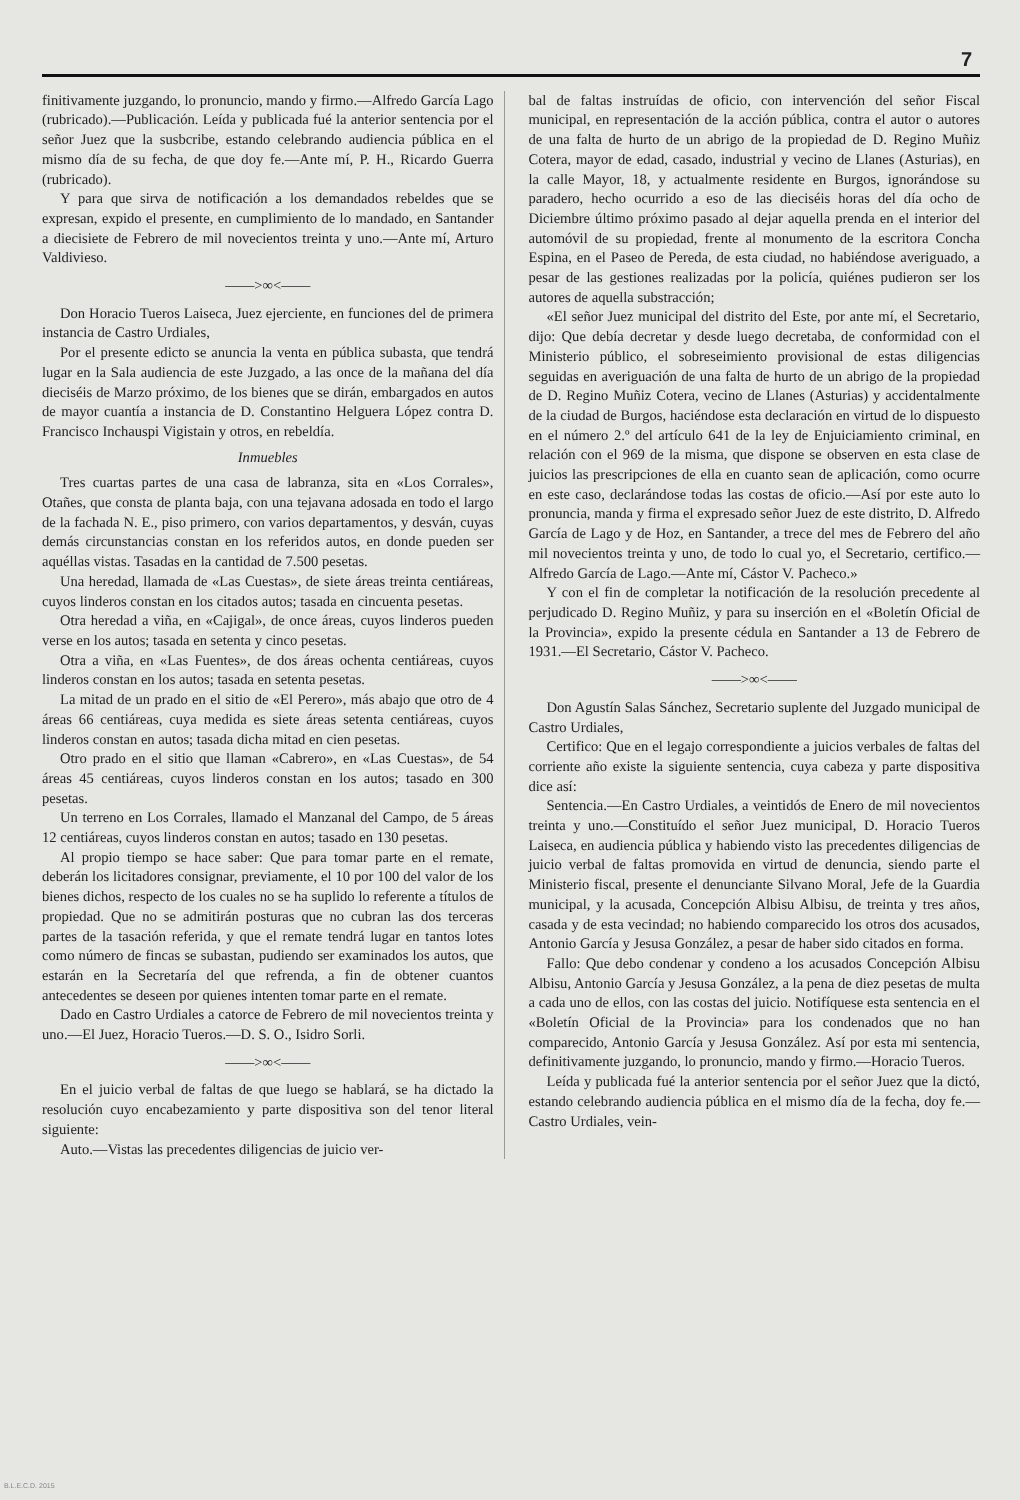7
finitivamente juzgando, lo pronuncio, mando y firmo.—Alfredo García Lago (rubricado).—Publicación. Leída y publicada fué la anterior sentencia por el señor Juez que la susbcribe, estando celebrando audiencia pública en el mismo día de su fecha, de que doy fe.—Ante mí, P. H., Ricardo Guerra (rubricado).
Y para que sirva de notificación a los demandados rebeldes que se expresan, expido el presente, en cumplimiento de lo mandado, en Santander a diecisiete de Febrero de mil novecientos treinta y uno.—Ante mí, Arturo Valdivieso.
——>∞<——
Don Horacio Tueros Laiseca, Juez ejerciente, en funciones del de primera instancia de Castro Urdiales,
Por el presente edicto se anuncia la venta en pública subasta, que tendrá lugar en la Sala audiencia de este Juzgado, a las once de la mañana del día dieciséis de Marzo próximo, de los bienes que se dirán, embargados en autos de mayor cuantía a instancia de D. Constantino Helguera López contra D. Francisco Inchauspi Vigistain y otros, en rebeldía.
Inmuebles
Tres cuartas partes de una casa de labranza, sita en «Los Corrales», Otañes, que consta de planta baja, con una tejavana adosada en todo el largo de la fachada N. E., piso primero, con varios departamentos, y desván, cuyas demás circunstancias constan en los referidos autos, en donde pueden ser aquéllas vistas. Tasadas en la cantidad de 7.500 pesetas.
Una heredad, llamada de «Las Cuestas», de siete áreas treinta centiáreas, cuyos linderos constan en los citados autos; tasada en cincuenta pesetas.
Otra heredad a viña, en «Cajigal», de once áreas, cuyos linderos pueden verse en los autos; tasada en setenta y cinco pesetas.
Otra a viña, en «Las Fuentes», de dos áreas ochenta centiáreas, cuyos linderos constan en los autos; tasada en setenta pesetas.
La mitad de un prado en el sitio de «El Perero», más abajo que otro de 4 áreas 66 centiáreas, cuya medida es siete áreas setenta centiáreas, cuyos linderos constan en autos; tasada dicha mitad en cien pesetas.
Otro prado en el sitio que llaman «Cabrero», en «Las Cuestas», de 54 áreas 45 centiáreas, cuyos linderos constan en los autos; tasado en 300 pesetas.
Un terreno en Los Corrales, llamado el Manzanal del Campo, de 5 áreas 12 centiáreas, cuyos linderos constan en autos; tasado en 130 pesetas.
Al propio tiempo se hace saber: Que para tomar parte en el remate, deberán los licitadores consignar, previamente, el 10 por 100 del valor de los bienes dichos, respecto de los cuales no se ha suplido lo referente a títulos de propiedad. Que no se admitirán posturas que no cubran las dos terceras partes de la tasación referida, y que el remate tendrá lugar en tantos lotes como número de fincas se subastan, pudiendo ser examinados los autos, que estarán en la Secretaría del que refrenda, a fin de obtener cuantos antecedentes se deseen por quienes intenten tomar parte en el remate.
Dado en Castro Urdiales a catorce de Febrero de mil novecientos treinta y uno.—El Juez, Horacio Tueros.—D. S. O., Isidro Sorli.
——>∞<——
En el juicio verbal de faltas de que luego se hablará, se ha dictado la resolución cuyo encabezamiento y parte dispositiva son del tenor literal siguiente:
Auto.—Vistas las precedentes diligencias de juicio ver-
bal de faltas instruídas de oficio, con intervención del señor Fiscal municipal, en representación de la acción pública, contra el autor o autores de una falta de hurto de un abrigo de la propiedad de D. Regino Muñiz Cotera, mayor de edad, casado, industrial y vecino de Llanes (Asturias), en la calle Mayor, 18, y actualmente residente en Burgos, ignorándose su paradero, hecho ocurrido a eso de las dieciséis horas del día ocho de Diciembre último próximo pasado al dejar aquella prenda en el interior del automóvil de su propiedad, frente al monumento de la escritora Concha Espina, en el Paseo de Pereda, de esta ciudad, no habiéndose averiguado, a pesar de las gestiones realizadas por la policía, quiénes pudieron ser los autores de aquella substracción;
«El señor Juez municipal del distrito del Este, por ante mí, el Secretario, dijo: Que debía decretar y desde luego decretaba, de conformidad con el Ministerio público, el sobreseimiento provisional de estas diligencias seguidas en averiguación de una falta de hurto de un abrigo de la propiedad de D. Regino Muñiz Cotera, vecino de Llanes (Asturias) y accidentalmente de la ciudad de Burgos, haciéndose esta declaración en virtud de lo dispuesto en el número 2.º del artículo 641 de la ley de Enjuiciamiento criminal, en relación con el 969 de la misma, que dispone se observen en esta clase de juicios las prescripciones de ella en cuanto sean de aplicación, como ocurre en este caso, declarándose todas las costas de oficio.—Así por este auto lo pronuncia, manda y firma el expresado señor Juez de este distrito, D. Alfredo García de Lago y de Hoz, en Santander, a trece del mes de Febrero del año mil novecientos treinta y uno, de todo lo cual yo, el Secretario, certifico.—Alfredo García de Lago.—Ante mí, Cástor V. Pacheco.»
Y con el fin de completar la notificación de la resolución precedente al perjudicado D. Regino Muñiz, y para su inserción en el «Boletín Oficial de la Provincia», expido la presente cédula en Santander a 13 de Febrero de 1931.—El Secretario, Cástor V. Pacheco.
——>∞<——
Don Agustín Salas Sánchez, Secretario suplente del Juzgado municipal de Castro Urdiales,
Certifico: Que en el legajo correspondiente a juicios verbales de faltas del corriente año existe la siguiente sentencia, cuya cabeza y parte dispositiva dice así:
Sentencia.—En Castro Urdiales, a veintidós de Enero de mil novecientos treinta y uno.—Constituído el señor Juez municipal, D. Horacio Tueros Laiseca, en audiencia pública y habiendo visto las precedentes diligencias de juicio verbal de faltas promovida en virtud de denuncia, siendo parte el Ministerio fiscal, presente el denunciante Silvano Moral, Jefe de la Guardia municipal, y la acusada, Concepción Albisu Albisu, de treinta y tres años, casada y de esta vecindad; no habiendo comparecido los otros dos acusados, Antonio García y Jesusa González, a pesar de haber sido citados en forma.
Fallo: Que debo condenar y condeno a los acusados Concepción Albisu Albisu, Antonio García y Jesusa González, a la pena de diez pesetas de multa a cada uno de ellos, con las costas del juicio. Notifíquese esta sentencia en el «Boletín Oficial de la Provincia» para los condenados que no han comparecido, Antonio García y Jesusa González. Así por esta mi sentencia, definitivamente juzgando, lo pronuncio, mando y firmo.—Horacio Tueros.
Leída y publicada fué la anterior sentencia por el señor Juez que la dictó, estando celebrando audiencia pública en el mismo día de la fecha, doy fe.—Castro Urdiales, vein-
B.L.E.C.D. 2015